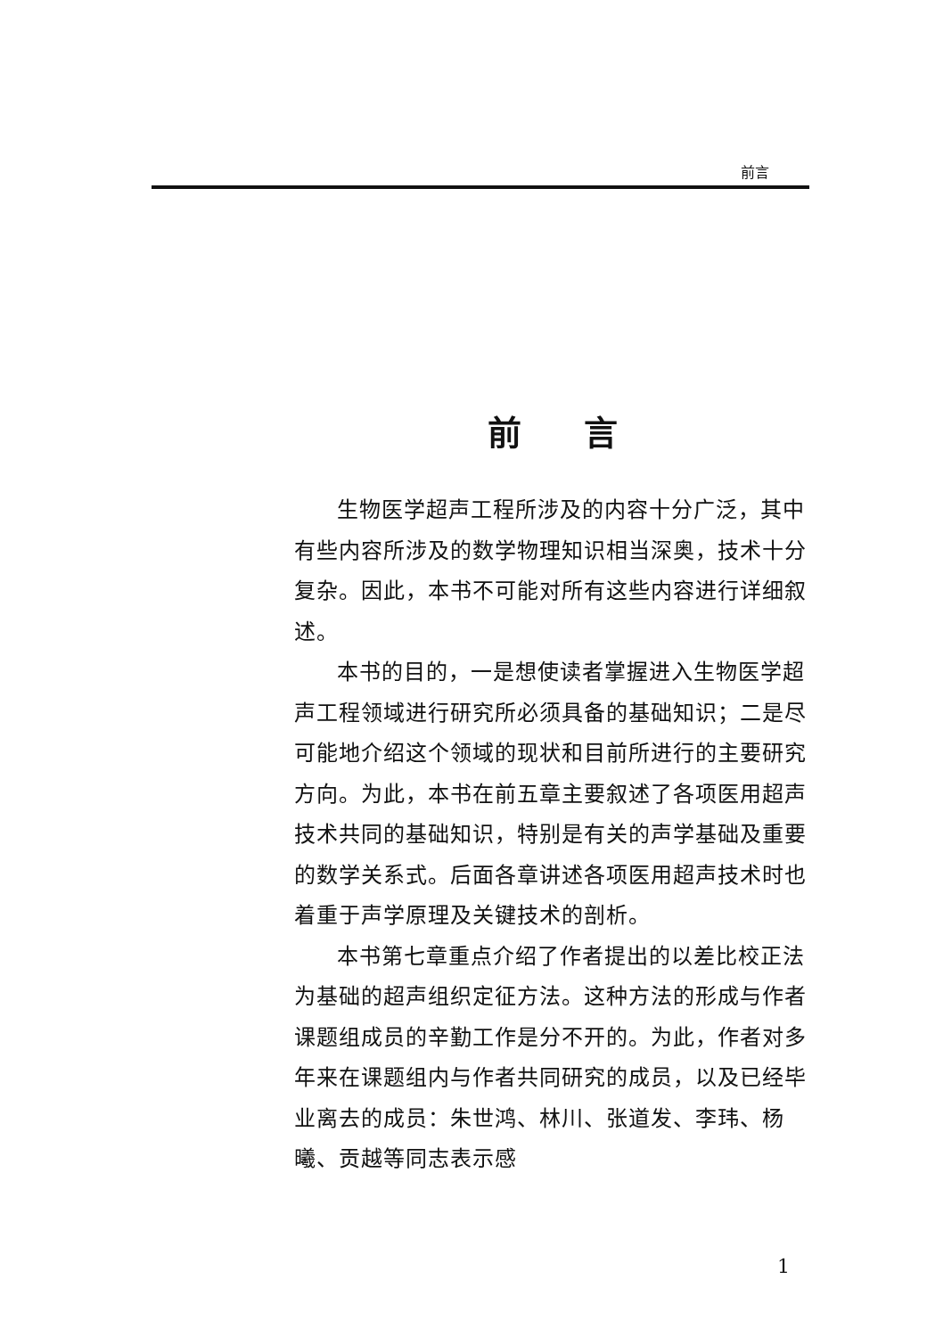前言
前言
生物医学超声工程所涉及的内容十分广泛，其中有些内容所涉及的数学物理知识相当深奥，技术十分复杂。因此，本书不可能对所有这些内容进行详细叙述。
本书的目的，一是想使读者掌握进入生物医学超声工程领域进行研究所必须具备的基础知识；二是尽可能地介绍这个领域的现状和目前所进行的主要研究方向。为此，本书在前五章主要叙述了各项医用超声技术共同的基础知识，特别是有关的声学基础及重要的数学关系式。后面各章讲述各项医用超声技术时也着重于声学原理及关键技术的剖析。
本书第七章重点介绍了作者提出的以差比校正法为基础的超声组织定征方法。这种方法的形成与作者课题组成员的辛勤工作是分不开的。为此，作者对多年来在课题组内与作者共同研究的成员，以及已经毕业离去的成员：朱世鸿、林川、张道发、李玮、杨曦、贡越等同志表示感
1